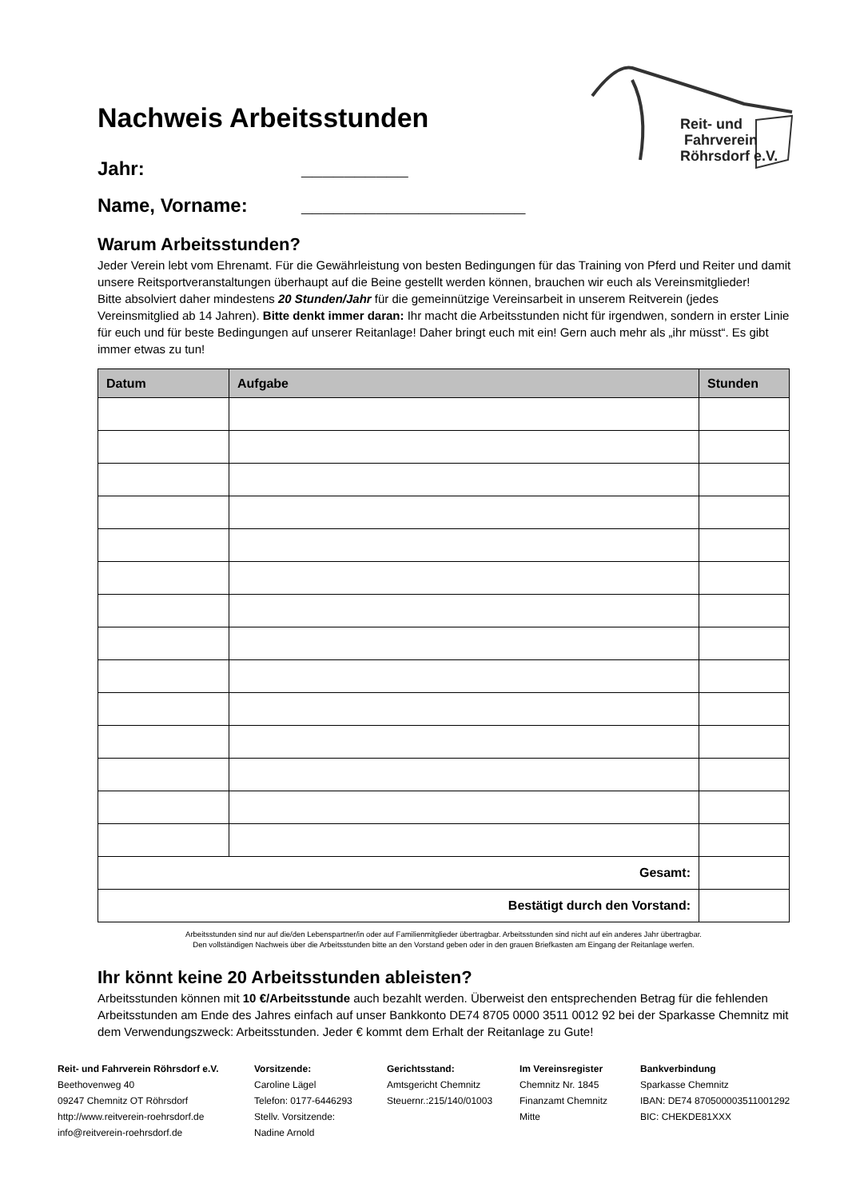Reit- und
Fahrverein
Röhrsdorf e.V.
Nachweis Arbeitsstunden
Jahr: __________
Name, Vorname: _____________________
Warum Arbeitsstunden?
Jeder Verein lebt vom Ehrenamt. Für die Gewährleistung von besten Bedingungen für das Training von Pferd und Reiter und damit unsere Reitsportveranstaltungen überhaupt auf die Beine gestellt werden können, brauchen wir euch als Vereinsmitglieder!
Bitte absolviert daher mindestens 20 Stunden/Jahr für die gemeinnützige Vereinsarbeit in unserem Reitverein (jedes Vereinsmitglied ab 14 Jahren). Bitte denkt immer daran: Ihr macht die Arbeitsstunden nicht für irgendwen, sondern in erster Linie für euch und für beste Bedingungen auf unserer Reitanlage! Daher bringt euch mit ein! Gern auch mehr als „ihr müsst“. Es gibt immer etwas zu tun!
| Datum | Aufgabe | | Stunden |
| --- | --- | --- | --- |
| Gesamt: | | | |
| Bestätigt durch den Vorstand: | | | |
Arbeitsstunden sind nur auf die/den Lebenspartner/in oder auf Familienmitglieder übertragbar. Arbeitsstunden sind nicht auf ein anderes Jahr übertragbar.
Den vollständigen Nachweis über die Arbeitsstunden bitte an den Vorstand geben oder in den grauen Briefkasten am Eingang der Reitanlage werfen.
Ihr könnt keine 20 Arbeitsstunden ableisten?
Arbeitsstunden können mit 10 €/Arbeitsstunde auch bezahlt werden. Überweist den entsprechenden Betrag für die fehlenden Arbeitsstunden am Ende des Jahres einfach auf unser Bankkonto DE74 8705 0000 3511 0012 92 bei der Sparkasse Chemnitz mit dem Verwendungszweck: Arbeitsstunden. Jeder € kommt dem Erhalt der Reitanlage zu Gute!
Reit- und Fahrverein Röhrsdorf e.V.
Beethovenweg 40
09247 Chemnitz OT Röhrsdorf
http://www.reitverein-roehrsdorf.de
info@reitverein-roehrsdorf.de
Vorsitzende:
Caroline Lägel
Telefon: 0177-6446293
Stellv. Vorsitzende:
Nadine Arnold
Gerichtsstand:
Amtsgericht Chemnitz
Steuernr.:215/140/01003
Im Vereinsregister
Chemnitz Nr. 1845
Finanzamt Chemnitz
Mitte
Bankverbindung
Sparkasse Chemnitz
IBAN: DE74 870500003511001292
BIC: CHEKDE81XXX